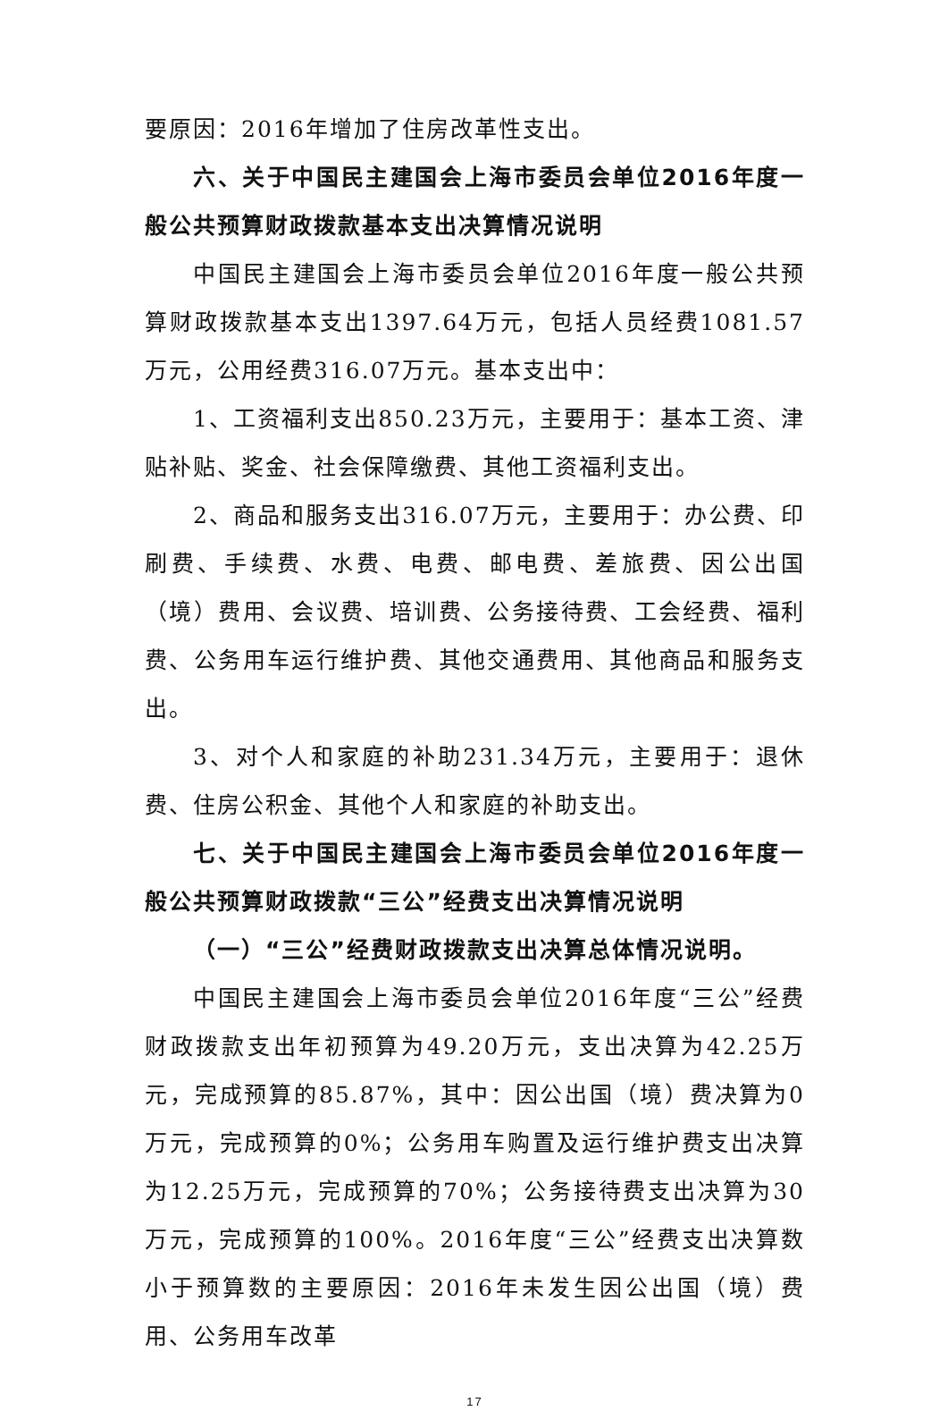要原因：2016年增加了住房改革性支出。
六、关于中国民主建国会上海市委员会单位2016年度一般公共预算财政拨款基本支出决算情况说明
中国民主建国会上海市委员会单位2016年度一般公共预算财政拨款基本支出1397.64万元，包括人员经费1081.57万元，公用经费316.07万元。基本支出中：
1、工资福利支出850.23万元，主要用于：基本工资、津贴补贴、奖金、社会保障缴费、其他工资福利支出。
2、商品和服务支出316.07万元，主要用于：办公费、印刷费、手续费、水费、电费、邮电费、差旅费、因公出国（境）费用、会议费、培训费、公务接待费、工会经费、福利费、公务用车运行维护费、其他交通费用、其他商品和服务支出。
3、对个人和家庭的补助231.34万元，主要用于：退休费、住房公积金、其他个人和家庭的补助支出。
七、关于中国民主建国会上海市委员会单位2016年度一般公共预算财政拨款“三公”经费支出决算情况说明
（一）“三公”经费财政拨款支出决算总体情况说明。
中国民主建国会上海市委员会单位2016年度“三公”经费财政拨款支出年初预算为49.20万元，支出决算为42.25万元，完成预算的85.87%，其中：因公出国（境）费决算为0万元，完成预算的0%；公务用车购置及运行维护费支出决算为12.25万元，完成预算的70%；公务接待费支出决算为30万元，完成预算的100%。2016年度“三公”经费支出决算数小于预算数的主要原因：2016年未发生因公出国（境）费用、公务用车改革
17